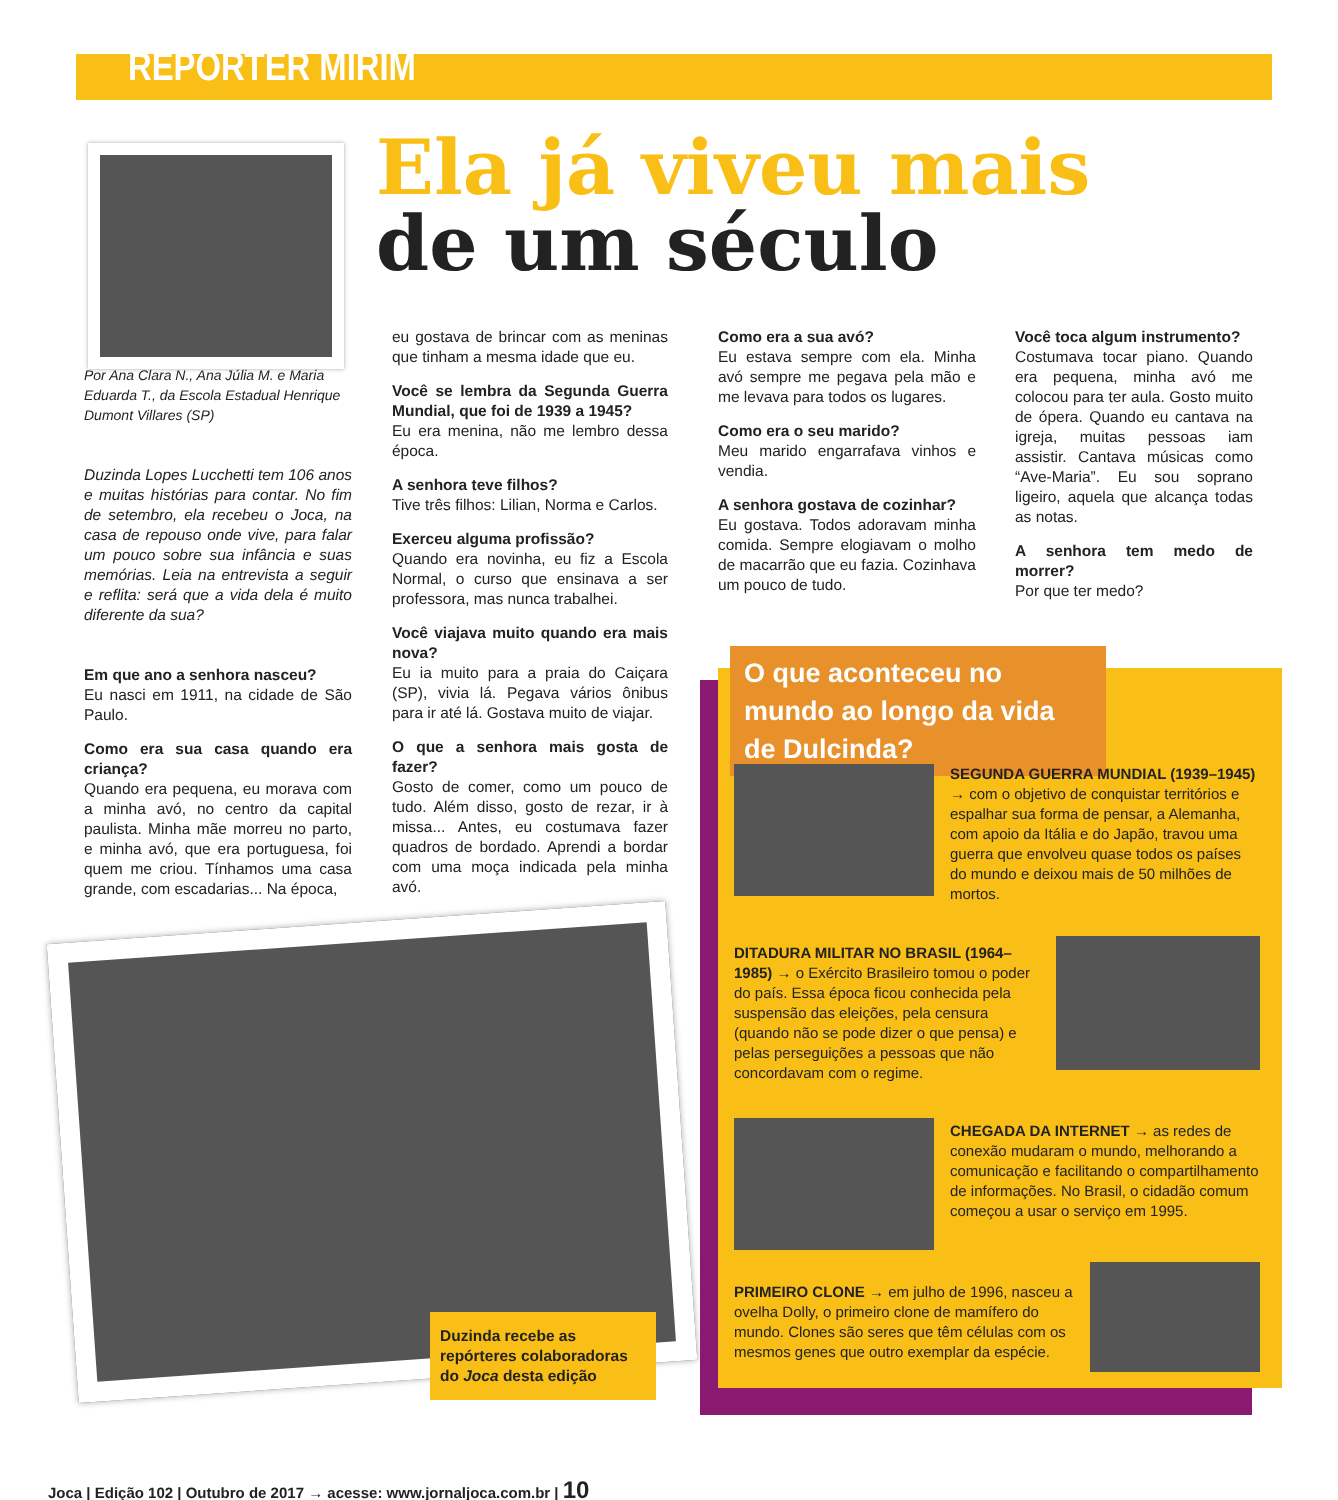REPÓRTER MIRIM
Ela já viveu mais
de um século
Por Ana Clara N., Ana Júlia M. e Maria Eduarda T., da Escola Estadual Henrique Dumont Villares (SP)
Duzinda Lopes Lucchetti tem 106 anos e muitas histórias para contar. No fim de setembro, ela recebeu o Joca, na casa de repouso onde vive, para falar um pouco sobre sua infância e suas memórias. Leia na entrevista a seguir e reflita: será que a vida dela é muito diferente da sua?
Em que ano a senhora nasceu?
Eu nasci em 1911, na cidade de São Paulo.
Como era sua casa quando era criança?
Quando era pequena, eu morava com a minha avó, no centro da capital paulista. Minha mãe morreu no parto, e minha avó, que era portuguesa, foi quem me criou. Tínhamos uma casa grande, com escadarias... Na época,
eu gostava de brincar com as meninas que tinham a mesma idade que eu.
Você se lembra da Segunda Guerra Mundial, que foi de 1939 a 1945?
Eu era menina, não me lembro dessa época.
A senhora teve filhos?
Tive três filhos: Lilian, Norma e Carlos.
Exerceu alguma profissão?
Quando era novinha, eu fiz a Escola Normal, o curso que ensinava a ser professora, mas nunca trabalhei.
Você viajava muito quando era mais nova?
Eu ia muito para a praia do Caiçara (SP), vivia lá. Pegava vários ônibus para ir até lá. Gostava muito de viajar.
O que a senhora mais gosta de fazer?
Gosto de comer, como um pouco de tudo. Além disso, gosto de rezar, ir à missa... Antes, eu costumava fazer quadros de bordado. Aprendi a bordar com uma moça indicada pela minha avó.
Como era a sua avó?
Eu estava sempre com ela. Minha avó sempre me pegava pela mão e me levava para todos os lugares.
Como era o seu marido?
Meu marido engarrafava vinhos e vendia.
A senhora gostava de cozinhar?
Eu gostava. Todos adoravam minha comida. Sempre elogiavam o molho de macarrão que eu fazia. Cozinhava um pouco de tudo.
Você toca algum instrumento?
Costumava tocar piano. Quando era pequena, minha avó me colocou para ter aula. Gosto muito de ópera. Quando eu cantava na igreja, muitas pessoas iam assistir. Cantava músicas como “Ave-Maria”. Eu sou soprano ligeiro, aquela que alcança todas as notas.
A senhora tem medo de morrer?
Por que ter medo?
Duzinda recebe as repórteres colaboradoras do Joca desta edição
O que aconteceu no mundo ao longo da vida de Dulcinda?
SEGUNDA GUERRA MUNDIAL (1939–1945) → com o objetivo de conquistar territórios e espalhar sua forma de pensar, a Alemanha, com apoio da Itália e do Japão, travou uma guerra que envolveu quase todos os países do mundo e deixou mais de 50 milhões de mortos.
DITADURA MILITAR NO BRASIL (1964–1985) → o Exército Brasileiro tomou o poder do país. Essa época ficou conhecida pela suspensão das eleições, pela censura (quando não se pode dizer o que pensa) e pelas perseguições a pessoas que não concordavam com o regime.
CHEGADA DA INTERNET → as redes de conexão mudaram o mundo, melhorando a comunicação e facilitando o compartilhamento de informações. No Brasil, o cidadão comum começou a usar o serviço em 1995.
PRIMEIRO CLONE → em julho de 1996, nasceu a ovelha Dolly, o primeiro clone de mamífero do mundo. Clones são seres que têm células com os mesmos genes que outro exemplar da espécie.
Joca | Edição 102 | Outubro de 2017 → acesse: www.jornaljoca.com.br | 10